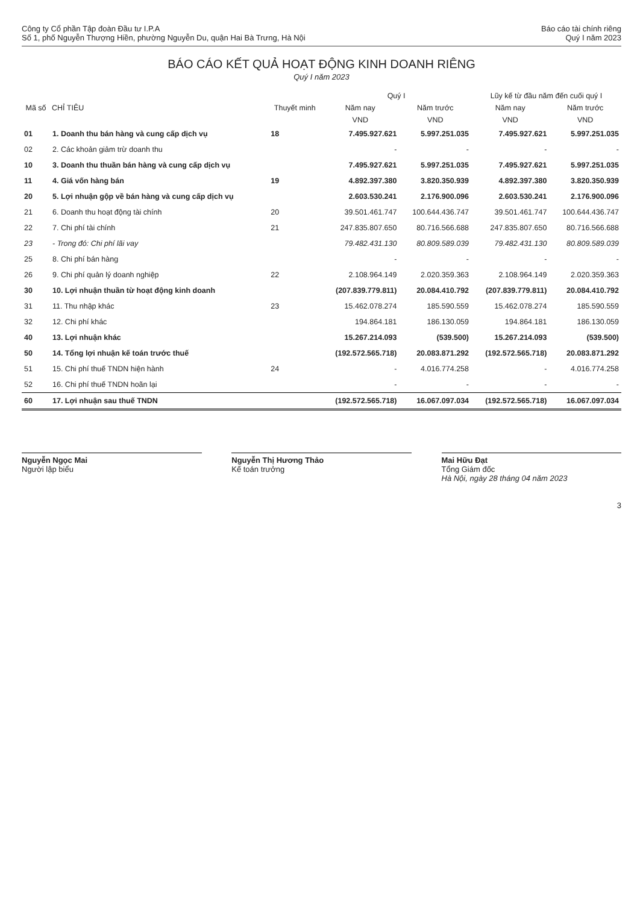Công ty Cổ phần Tập đoàn Đầu tư I.P.A
Số 1, phố Nguyễn Thượng Hiền, phường Nguyễn Du, quận Hai Bà Trưng, Hà Nội
Báo cáo tài chính riêng
Quý I năm 2023
BÁO CÁO KẾT QUẢ HOẠT ĐỘNG KINH DOANH RIÊNG
Quý I năm 2023
| Mã số | CHỈ TIÊU | Thuyết minh | Quý I | | Lũy kế từ đầu năm đến cuối quý I | |
| --- | --- | --- | --- | --- | --- | --- |
| | | | Năm nay | Năm trước | Năm nay | Năm trước |
| | | | VND | VND | VND | VND |
| 01 | 1. Doanh thu bán hàng và cung cấp dịch vụ | 18 | 7.495.927.621 | 5.997.251.035 | 7.495.927.621 | 5.997.251.035 |
| 02 | 2. Các khoản giảm trừ doanh thu | | - | - | - | - |
| 10 | 3. Doanh thu thuần bán hàng và cung cấp dịch vụ | | 7.495.927.621 | 5.997.251.035 | 7.495.927.621 | 5.997.251.035 |
| 11 | 4. Giá vốn hàng bán | 19 | 4.892.397.380 | 3.820.350.939 | 4.892.397.380 | 3.820.350.939 |
| 20 | 5. Lợi nhuận gộp về bán hàng và cung cấp dịch vụ | | 2.603.530.241 | 2.176.900.096 | 2.603.530.241 | 2.176.900.096 |
| 21 | 6. Doanh thu hoạt động tài chính | 20 | 39.501.461.747 | 100.644.436.747 | 39.501.461.747 | 100.644.436.747 |
| 22 | 7. Chi phí tài chính | 21 | 247.835.807.650 | 80.716.566.688 | 247.835.807.650 | 80.716.566.688 |
| 23 | - Trong đó: Chi phí lãi vay | | 79.482.431.130 | 80.809.589.039 | 79.482.431.130 | 80.809.589.039 |
| 25 | 8. Chi phí bán hàng | | - | - | - | - |
| 26 | 9. Chi phí quản lý doanh nghiệp | 22 | 2.108.964.149 | 2.020.359.363 | 2.108.964.149 | 2.020.359.363 |
| 30 | 10. Lợi nhuận thuần từ hoạt động kinh doanh | | (207.839.779.811) | 20.084.410.792 | (207.839.779.811) | 20.084.410.792 |
| 31 | 11. Thu nhập khác | 23 | 15.462.078.274 | 185.590.559 | 15.462.078.274 | 185.590.559 |
| 32 | 12. Chi phí khác | | 194.864.181 | 186.130.059 | 194.864.181 | 186.130.059 |
| 40 | 13. Lợi nhuận khác | | 15.267.214.093 | (539.500) | 15.267.214.093 | (539.500) |
| 50 | 14. Tổng lợi nhuận kế toán trước thuế | | (192.572.565.718) | 20.083.871.292 | (192.572.565.718) | 20.083.871.292 |
| 51 | 15. Chi phí thuế TNDN hiện hành | 24 | - | 4.016.774.258 | - | 4.016.774.258 |
| 52 | 16. Chi phí thuế TNDN hoãn lại | | - | - | - | - |
| 60 | 17. Lợi nhuận sau thuế TNDN | | (192.572.565.718) | 16.067.097.034 | (192.572.565.718) | 16.067.097.034 |
Nguyễn Ngọc Mai
Người lập biểu
Nguyễn Thị Hương Thảo
Kế toán trưởng
Mai Hữu Đạt
Tổng Giám đốc
Hà Nội, ngày 28 tháng 04 năm 2023
3